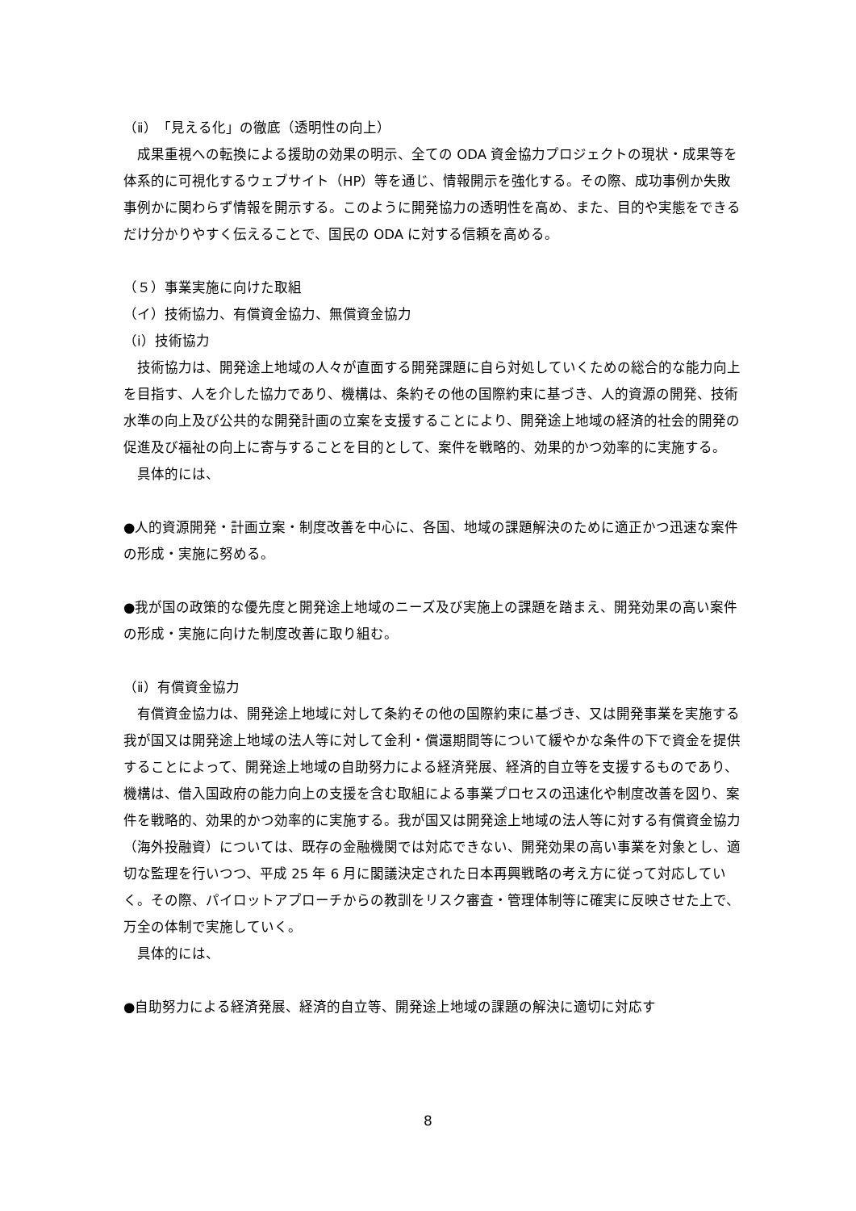（ⅱ）「見える化」の徹底（透明性の向上）
　成果重視への転換による援助の効果の明示、全ての ODA 資金協力プロジェクトの現状・成果等を体系的に可視化するウェブサイト（HP）等を通じ、情報開示を強化する。その際、成功事例か失敗事例かに関わらず情報を開示する。このように開発協力の透明性を高め、また、目的や実態をできるだけ分かりやすく伝えることで、国民の ODA に対する信頼を高める。
（５）事業実施に向けた取組
（イ）技術協力、有償資金協力、無償資金協力
（ⅰ）技術協力
　技術協力は、開発途上地域の人々が直面する開発課題に自ら対処していくための総合的な能力向上を目指す、人を介した協力であり、機構は、条約その他の国際約束に基づき、人的資源の開発、技術水準の向上及び公共的な開発計画の立案を支援することにより、開発途上地域の経済的社会的開発の促進及び福祉の向上に寄与することを目的として、案件を戦略的、効果的かつ効率的に実施する。
　具体的には、
●人的資源開発・計画立案・制度改善を中心に、各国、地域の課題解決のために適正かつ迅速な案件の形成・実施に努める。
●我が国の政策的な優先度と開発途上地域のニーズ及び実施上の課題を踏まえ、開発効果の高い案件の形成・実施に向けた制度改善に取り組む。
（ⅱ）有償資金協力
　有償資金協力は、開発途上地域に対して条約その他の国際約束に基づき、又は開発事業を実施する我が国又は開発途上地域の法人等に対して金利・償還期間等について緩やかな条件の下で資金を提供することによって、開発途上地域の自助努力による経済発展、経済的自立等を支援するものであり、機構は、借入国政府の能力向上の支援を含む取組による事業プロセスの迅速化や制度改善を図り、案件を戦略的、効果的かつ効率的に実施する。我が国又は開発途上地域の法人等に対する有償資金協力（海外投融資）については、既存の金融機関では対応できない、開発効果の高い事業を対象とし、適切な監理を行いつつ、平成 25 年 6 月に閣議決定された日本再興戦略の考え方に従って対応していく。その際、パイロットアプローチからの教訓をリスク審査・管理体制等に確実に反映させた上で、万全の体制で実施していく。
　具体的には、
●自助努力による経済発展、経済的自立等、開発途上地域の課題の解決に適切に対応す
8